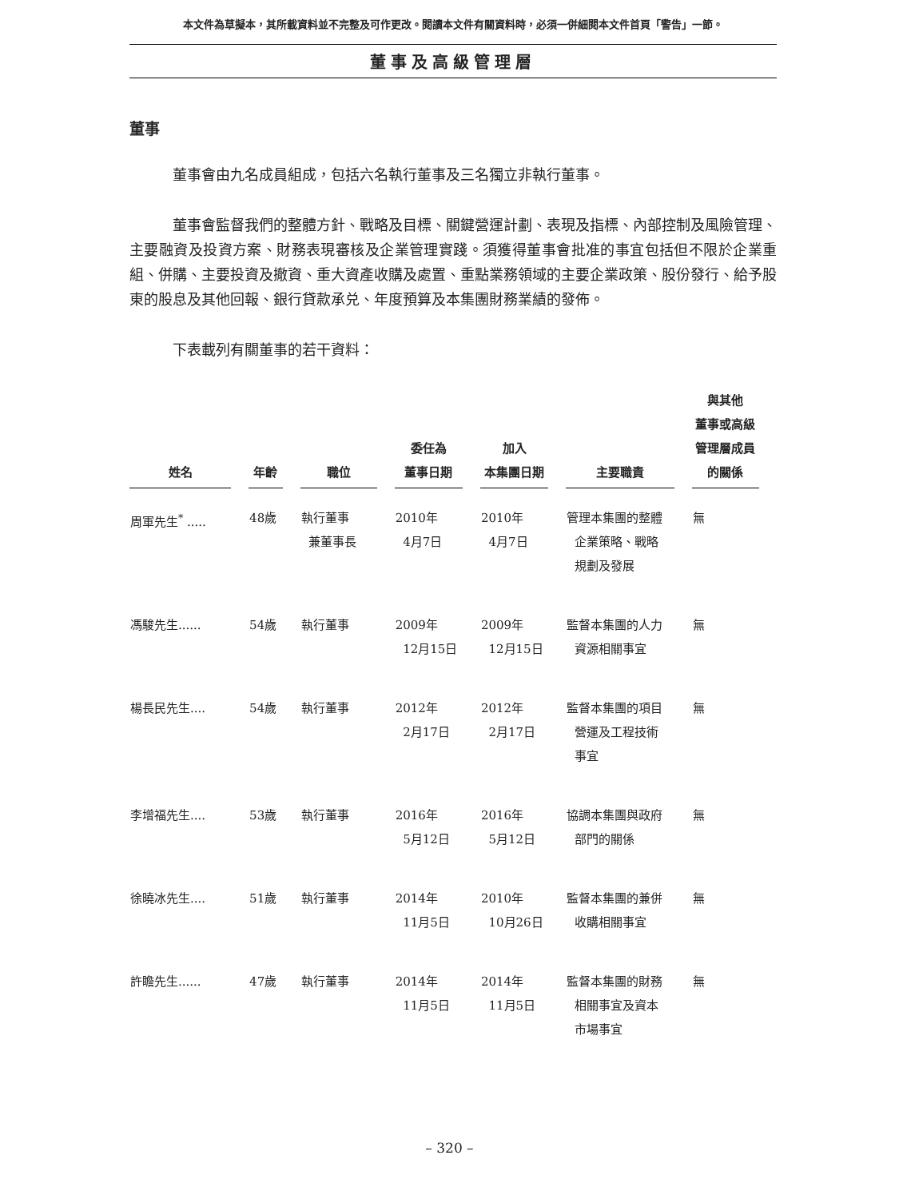本文件為草擬本，其所載資料並不完整及可作更改。閱讀本文件有關資料時，必須一併細閱本文件首頁「警告」一節。
董事及高級管理層
董事
董事會由九名成員組成，包括六名執行董事及三名獨立非執行董事。
董事會監督我們的整體方針、戰略及目標、關鍵營運計劃、表現及指標、內部控制及風險管理、主要融資及投資方案、財務表現審核及企業管理實踐。須獲得董事會批准的事宜包括但不限於企業重組、併購、主要投資及撤資、重大資產收購及處置、重點業務領域的主要企業政策、股份發行、給予股東的股息及其他回報、銀行貸款承兑、年度預算及本集團財務業績的發佈。
下表載列有關董事的若干資料：
| 姓名 | 年齡 | 職位 | 委任為 董事日期 | 加入 本集團日期 | 主要職責 | 與其他 董事或高級 管理層成員 的關係 |
| --- | --- | --- | --- | --- | --- | --- |
| 周軍先生<sup>*</sup> ..... | 48歲 | 執行董事 兼董事長 | 2010年 4月7日 | 2010年 4月7日 | 管理本集團的整體 企業策略、戰略 規劃及發展 | 無 |
| 馮駿先生...... | 54歲 | 執行董事 | 2009年 12月15日 | 2009年 12月15日 | 監督本集團的人力 資源相關事宜 | 無 |
| 楊長民先生.... | 54歲 | 執行董事 | 2012年 2月17日 | 2012年 2月17日 | 監督本集團的項目 營運及工程技術 事宜 | 無 |
| 李增福先生.... | 53歲 | 執行董事 | 2016年 5月12日 | 2016年 5月12日 | 協調本集團與政府 部門的關係 | 無 |
| 徐曉冰先生.... | 51歲 | 執行董事 | 2014年 11月5日 | 2010年 10月26日 | 監督本集團的兼併 收購相關事宜 | 無 |
| 許瞻先生...... | 47歲 | 執行董事 | 2014年 11月5日 | 2014年 11月5日 | 監督本集團的財務 相關事宜及資本 市場事宜 | 無 |
– 320 –